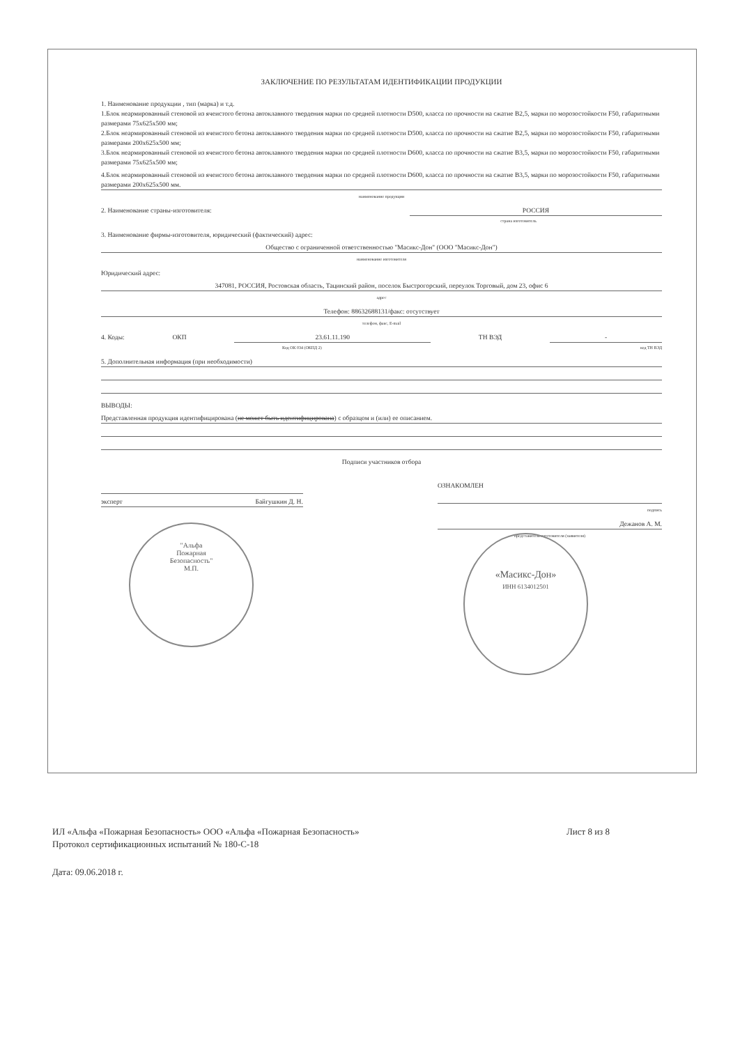ЗАКЛЮЧЕНИЕ ПО РЕЗУЛЬТАТАМ ИДЕНТИФИКАЦИИ ПРОДУКЦИИ
1. Наименование продукции , тип (марка) и т.д.
1.Блок неармированный стеновой из ячеистого бетона автоклавного твердения марки по средней плотности D500, класса по прочности на сжатие B2,5, марки по морозостойкости F50, габаритными размерами 75x625x500 мм;
2.Блок неармированный стеновой из ячеистого бетона автоклавного твердения марки по средней плотности D500, класса по прочности на сжатие B2,5, марки по морозостойкости F50, габаритными размерами 200x625x500 мм;
3.Блок неармированный стеновой из ячеистого бетона автоклавного твердения марки по средней плотности D600, класса по прочности на сжатие B3,5, марки по морозостойкости F50, габаритными размерами 75x625x500 мм;
4.Блок неармированный стеновой из ячеистого бетона автоклавного твердения марки по средней плотности D600, класса по прочности на сжатие B3,5, марки по морозостойкости F50, габаритными размерами 200x625x500 мм.
наименование продукции
2. Наименование страны-изготовителя: РОССИЯ
страна изготовитель
3. Наименование фирмы-изготовителя, юридический (фактический) адрес:
Общество с ограниченной ответственностью "Масикс-Дон" (ООО "Масикс-Дон")
наименование изготовителя
Юридический адрес:
347081, РОССИЯ, Ростовская область, Тацинский район, поселок Быстрогорский, переулок Торговый, дом 23, офис 6
адрес
Телефон: 88632688131/факс: отсутствует
телефон, факс, E-mail
4. Коды: ОКП 23.61.11.190 ТН ВЭД -
Код ОК 034 (ОКПД 2) код ТН ВЭД
5. Дополнительная информация (при необходимости)
ВЫВОДЫ:
Представленная продукция идентифицирована (не может быть идентифицирована) с образцом и (или) ее описанием.
Подписи участников отбора
эксперт Байгушкин Д. Н.
ОЗНАКОМЛЕН
подпись
Дежанов А. М.
представитель изготовителя (заявителя)
"Альфа
Пожарная
Безопасность"
М.П.
«Масикс-Дон»
ИНН 6134012501
ИЛ «Альфа «Пожарная Безопасность» ООО «Альфа «Пожарная Безопасность» Лист 8 из 8
Протокол сертификационных испытаний № 180-С-18
Дата: 09.06.2018 г.